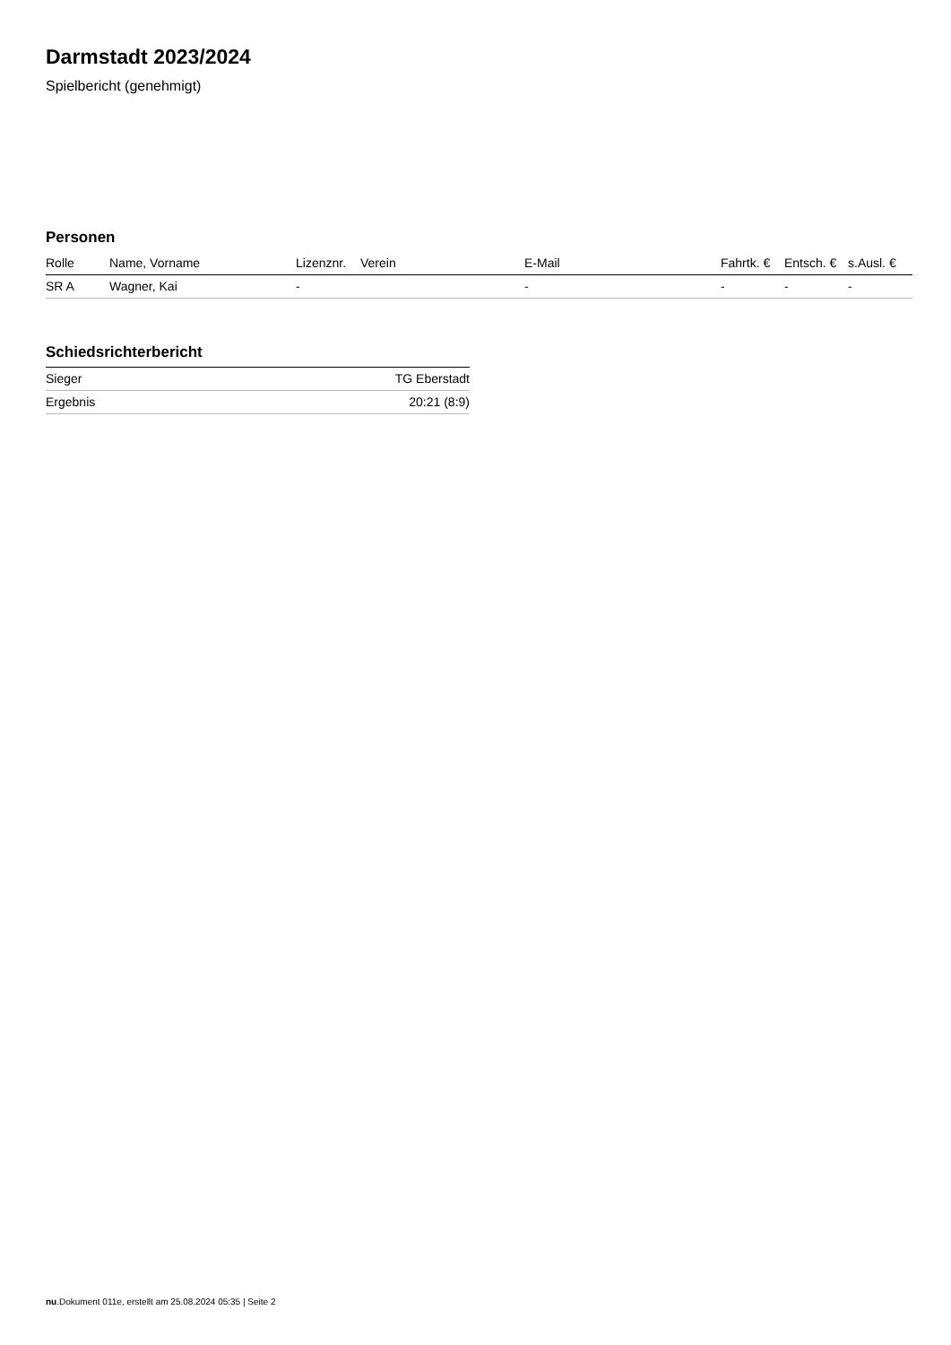Darmstadt 2023/2024
Spielbericht (genehmigt)
Personen
| Rolle | Name, Vorname | Lizenznr. | Verein | E-Mail | Fahrtk. € | Entsch. € | s.Ausl. € |
| --- | --- | --- | --- | --- | --- | --- | --- |
| SR A | Wagner, Kai | - | | - | - | - | - |
Schiedsrichterbericht
| Sieger | TG Eberstadt |
| Ergebnis | 20:21 (8:9) |
nu.Dokument 011e, erstellt am 25.08.2024 05:35 | Seite 2